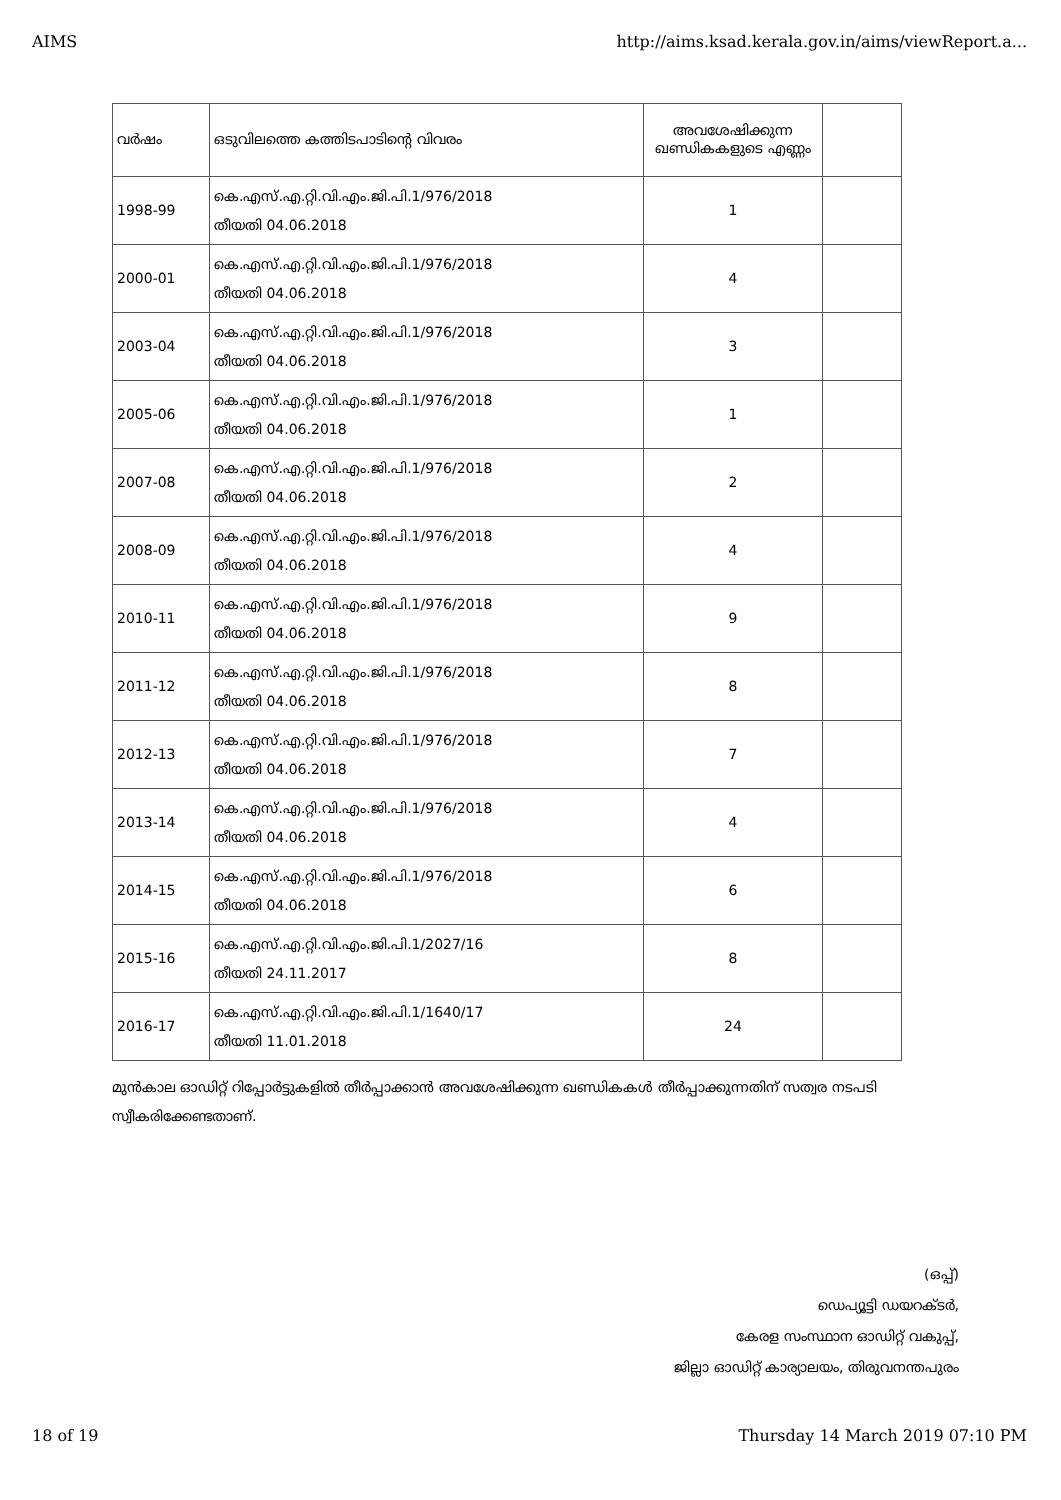AIMS http://aims.ksad.kerala.gov.in/aims/viewReport.a...
| വർഷം | ഒടുവിലത്തെ കത്തിടപാടിന്റെ വിവരം | അവശേഷിക്കുന്ന ഖണ്ഡികകളുടെ എണ്ണം | |
| --- | --- | --- | --- |
| 1998-99 | കെ.എസ്.എ.റ്റി.വി.എം.ജി.പി.1/976/2018 തീയതി 04.06.2018 | 1 | |
| 2000-01 | കെ.എസ്.എ.റ്റി.വി.എം.ജി.പി.1/976/2018 തീയതി 04.06.2018 | 4 | |
| 2003-04 | കെ.എസ്.എ.റ്റി.വി.എം.ജി.പി.1/976/2018 തീയതി 04.06.2018 | 3 | |
| 2005-06 | കെ.എസ്.എ.റ്റി.വി.എം.ജി.പി.1/976/2018 തീയതി 04.06.2018 | 1 | |
| 2007-08 | കെ.എസ്.എ.റ്റി.വി.എം.ജി.പി.1/976/2018 തീയതി 04.06.2018 | 2 | |
| 2008-09 | കെ.എസ്.എ.റ്റി.വി.എം.ജി.പി.1/976/2018 തീയതി 04.06.2018 | 4 | |
| 2010-11 | കെ.എസ്.എ.റ്റി.വി.എം.ജി.പി.1/976/2018 തീയതി 04.06.2018 | 9 | |
| 2011-12 | കെ.എസ്.എ.റ്റി.വി.എം.ജി.പി.1/976/2018 തീയതി 04.06.2018 | 8 | |
| 2012-13 | കെ.എസ്.എ.റ്റി.വി.എം.ജി.പി.1/976/2018 തീയതി 04.06.2018 | 7 | |
| 2013-14 | കെ.എസ്.എ.റ്റി.വി.എം.ജി.പി.1/976/2018 തീയതി 04.06.2018 | 4 | |
| 2014-15 | കെ.എസ്.എ.റ്റി.വി.എം.ജി.പി.1/976/2018 തീയതി 04.06.2018 | 6 | |
| 2015-16 | കെ.എസ്.എ.റ്റി.വി.എം.ജി.പി.1/2027/16 തീയതി 24.11.2017 | 8 | |
| 2016-17 | കെ.എസ്.എ.റ്റി.വി.എം.ജി.പി.1/1640/17 തീയതി 11.01.2018 | 24 | |
മുൻകാല ഓഡിറ്റ് റിപ്പോർട്ടുകളിൽ തീർപ്പാക്കാൻ അവശേഷിക്കുന്ന ഖണ്ഡികകൾ തീർപ്പാക്കുന്നതിന് സത്വര നടപടി സ്വീകരിക്കേണ്ടതാണ്.
(ഒപ്പ്)
ഡെപ്യൂട്ടി ഡയറക്ടർ,
കേരള സംസ്ഥാന ഓഡിറ്റ് വകുപ്പ്,
ജില്ലാ ഓഡിറ്റ് കാര്യാലയം, തിരുവനന്തപുരം
18 of 19 Thursday 14 March 2019 07:10 PM